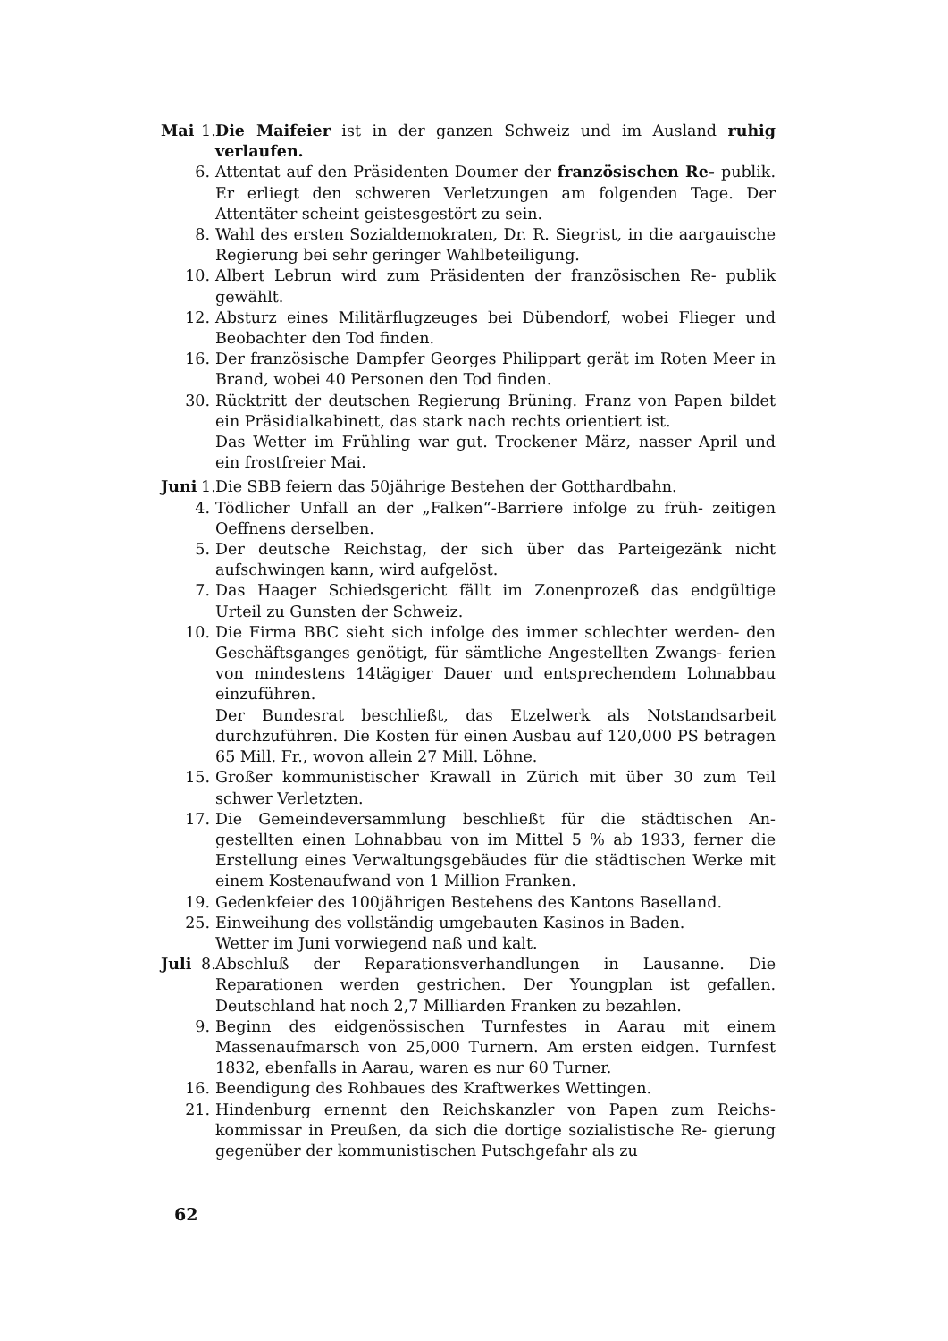Mai 1. Die Maifeier ist in der ganzen Schweiz und im Ausland ruhig verlaufen.
6. Attentat auf den Präsidenten Doumer der französischen Re- publik. Er erliegt den schweren Verletzungen am folgenden Tage. Der Attentäter scheint geistesgestört zu sein.
8. Wahl des ersten Sozialdemokraten, Dr. R. Siegrist, in die aargauische Regierung bei sehr geringer Wahlbeteiligung.
10. Albert Lebrun wird zum Präsidenten der französischen Re- publik gewählt.
12. Absturz eines Militärflugzeuges bei Dübendorf, wobei Flieger und Beobachter den Tod finden.
16. Der französische Dampfer Georges Philippart gerät im Roten Meer in Brand, wobei 40 Personen den Tod finden.
30. Rücktritt der deutschen Regierung Brüning. Franz von Papen bildet ein Präsidialkabinett, das stark nach rechts orientiert ist.
Das Wetter im Frühling war gut. Trockener März, nasser April und ein frostfreier Mai.
Juni 1. Die SBB feiern das 50jährige Bestehen der Gotthardbahn.
4. Tödlicher Unfall an der „Falken“-Barriere infolge zu früh- zeitigen Oeffnens derselben.
5. Der deutsche Reichstag, der sich über das Parteigezänk nicht aufschwingen kann, wird aufgelöst.
7. Das Haager Schiedsgericht fällt im Zonenprozeß das endgültige Urteil zu Gunsten der Schweiz.
10. Die Firma BBC sieht sich infolge des immer schlechter werden- den Geschäftsganges genötigt, für sämtliche Angestellten Zwangs- ferien von mindestens 14tägiger Dauer und entsprechendem Lohnabbau einzuführen.
Der Bundesrat beschließt, das Etzelwerk als Notstandsarbeit durchzuführen. Die Kosten für einen Ausbau auf 120,000 PS betragen 65 Mill. Fr., wovon allein 27 Mill. Löhne.
15. Großer kommunistischer Krawall in Zürich mit über 30 zum Teil schwer Verletzten.
17. Die Gemeindeversammlung beschließt für die städtischen An- gestellten einen Lohnabbau von im Mittel 5 % ab 1933, ferner die Erstellung eines Verwaltungsgebäudes für die städtischen Werke mit einem Kostenaufwand von 1 Million Franken.
19. Gedenkfeier des 100jährigen Bestehens des Kantons Baselland.
25. Einweihung des vollständig umgebauten Kasinos in Baden.
Wetter im Juni vorwiegend naß und kalt.
Juli 8. Abschluß der Reparationsverhandlungen in Lausanne. Die Reparationen werden gestrichen. Der Youngplan ist gefallen. Deutschland hat noch 2,7 Milliarden Franken zu bezahlen.
9. Beginn des eidgenössischen Turnfestes in Aarau mit einem Massenaufmarsch von 25,000 Turnern. Am ersten eidgen. Turnfest 1832, ebenfalls in Aarau, waren es nur 60 Turner.
16. Beendigung des Rohbaues des Kraftwerkes Wettingen.
21. Hindenburg ernennt den Reichskanzler von Papen zum Reichs- kommissar in Preußen, da sich die dortige sozialistische Re- gierung gegenüber der kommunistischen Putschgefahr als zu
62